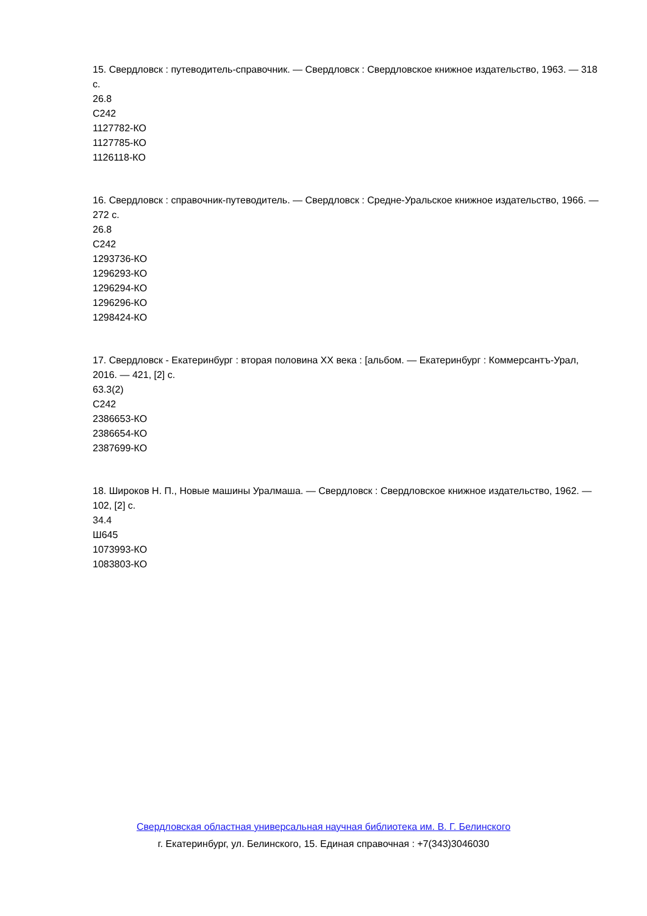15. Свердловск : путеводитель-справочник. — Свердловск : Свердловское книжное издательство, 1963. — 318 с.
26.8
С242
1127782-КО
1127785-КО
1126118-КО
16. Свердловск : справочник-путеводитель. — Свердловск : Средне-Уральское книжное издательство, 1966. — 272 с.
26.8
С242
1293736-КО
1296293-КО
1296294-КО
1296296-КО
1298424-КО
17. Свердловск - Екатеринбург : вторая половина XX века : [альбом. — Екатеринбург : Коммерсантъ-Урал, 2016. — 421, [2] с.
63.3(2)
С242
2386653-КО
2386654-КО
2387699-КО
18. Широков Н. П., Новые машины Уралмаша. — Свердловск : Свердловское книжное издательство, 1962. — 102, [2] с.
34.4
Ш645
1073993-КО
1083803-КО
Свердловская областная универсальная научная библиотека им. В. Г. Белинского
г. Екатеринбург, ул. Белинского, 15. Единая справочная : +7(343)3046030